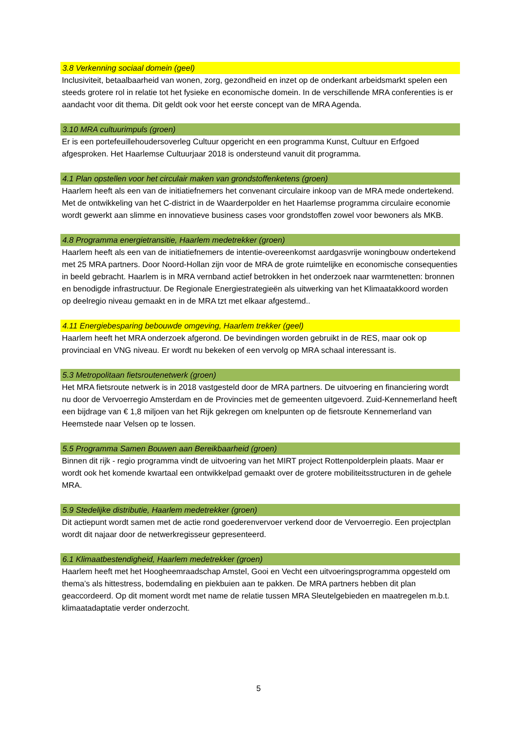3.8 Verkenning sociaal domein (geel)
Inclusiviteit, betaalbaarheid van wonen, zorg, gezondheid en inzet op de onderkant arbeidsmarkt spelen een steeds grotere rol in relatie tot het fysieke en economische domein. In de verschillende MRA conferenties is er aandacht voor dit thema. Dit geldt ook voor het eerste concept van de MRA Agenda.
3.10 MRA cultuurimpuls (groen)
Er is een portefeuillehoudersoverleg Cultuur opgericht en een programma Kunst, Cultuur en Erfgoed afgesproken. Het Haarlemse Cultuurjaar 2018 is ondersteund vanuit dit programma.
4.1 Plan opstellen voor het circulair maken van grondstoffenketens (groen)
Haarlem heeft als een van de initiatiefnemers het convenant circulaire inkoop van de MRA mede ondertekend. Met de ontwikkeling van het C-district in de Waarderpolder en het Haarlemse programma circulaire economie wordt gewerkt aan slimme en innovatieve business cases voor grondstoffen zowel voor bewoners als MKB.
4.8 Programma energietransitie, Haarlem medetrekker (groen)
Haarlem heeft als een van de initiatiefnemers de intentie-overeenkomst aardgasvrije woningbouw ondertekend met 25 MRA partners. Door Noord-Hollan zijn voor de MRA de grote ruimtelijke en economische consequenties in beeld gebracht. Haarlem is in MRA vernband actief betrokken in het onderzoek naar warmtenetten: bronnen en benodigde infrastructuur. De Regionale Energiestrategieën als uitwerking van het Klimaatakkoord worden op deelregio niveau gemaakt en in de MRA tzt met elkaar afgestemd..
4.11 Energiebesparing bebouwde omgeving, Haarlem trekker (geel)
Haarlem heeft het MRA onderzoek afgerond. De bevindingen worden gebruikt in de RES, maar ook op provinciaal en VNG niveau. Er wordt nu bekeken of een vervolg op MRA schaal interessant is.
5.3 Metropolitaan fietsroutenetwerk (groen)
Het MRA fietsroute netwerk is in 2018 vastgesteld door de MRA partners. De uitvoering en financiering wordt nu door de Vervoerregio Amsterdam en de Provincies met de gemeenten uitgevoerd. Zuid-Kennemerland heeft een bijdrage van € 1,8 miljoen van het Rijk gekregen om knelpunten op de fietsroute Kennemerland van Heemstede naar Velsen op te lossen.
5.5 Programma Samen Bouwen aan Bereikbaarheid (groen)
Binnen dit rijk - regio programma vindt de uitvoering van het MIRT project Rottenpolderplein plaats. Maar er wordt ook het komende kwartaal een ontwikkelpad gemaakt over de grotere mobiliteitsstructuren in de gehele MRA.
5.9 Stedelijke distributie, Haarlem medetrekker (groen)
Dit actiepunt wordt samen met de actie rond goederenvervoer verkend door de Vervoerregio. Een projectplan wordt dit najaar door de netwerkregisseur gepresenteerd.
6.1 Klimaatbestendigheid, Haarlem medetrekker (groen)
Haarlem heeft met het Hoogheemraadschap Amstel, Gooi en Vecht een uitvoeringsprogramma opgesteld om thema’s als hittestress, bodemdaling en piekbuien aan te pakken. De MRA partners hebben dit plan geaccordeerd. Op dit moment wordt met name de relatie tussen MRA Sleutelgebieden en maatregelen m.b.t. klimaatadaptatie verder onderzocht.
5